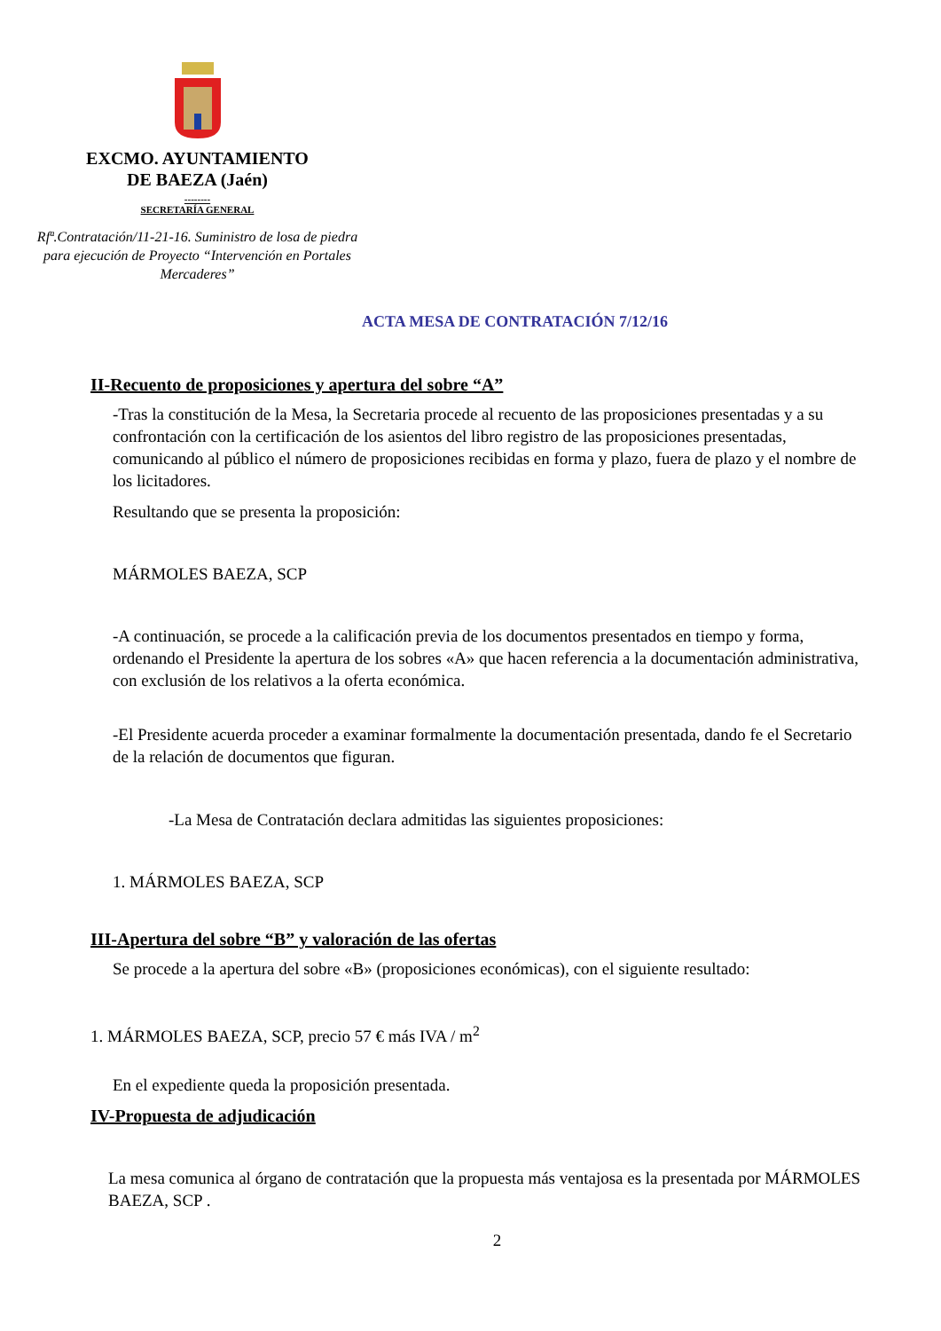EXCMO. AYUNTAMIENTO
DE BAEZA (Jaén)
--------
SECRETARÍA GENERAL
Rfª.Contratación/11-21-16. Suministro de losa de piedra para ejecución de Proyecto “Intervención en Portales Mercaderes”
ACTA MESA DE CONTRATACIÓN 7/12/16
II-Recuento de proposiciones y apertura del sobre “A”
-Tras la constitución de la Mesa, la Secretaria procede al recuento de las proposiciones presentadas y a su confrontación con la certificación de los asientos del libro registro de las proposiciones presentadas, comunicando al público el número de proposiciones recibidas en forma y plazo, fuera de plazo y el nombre de los licitadores.
Resultando que se presenta la proposición:
MÁRMOLES BAEZA, SCP
-A continuación, se procede a la calificación previa de los documentos presentados en tiempo y forma, ordenando el Presidente la apertura de los sobres «A» que hacen referencia a la documentación administrativa, con exclusión de los relativos a la oferta económica.
-El Presidente acuerda proceder a examinar formalmente la documentación presentada, dando fe el Secretario de la relación de documentos que figuran.
-La Mesa de Contratación declara admitidas las siguientes proposiciones:
1. MÁRMOLES BAEZA, SCP
III-Apertura del sobre “B” y valoración de las ofertas
Se procede a la apertura del sobre «B» (proposiciones económicas), con el siguiente resultado:
1. MÁRMOLES BAEZA, SCP, precio 57 € más IVA / m<sup>2</sup>
En el expediente queda la proposición presentada.
IV-Propuesta de adjudicación
La mesa comunica al órgano de contratación que la propuesta más ventajosa es la presentada por MÁRMOLES BAEZA, SCP .
2